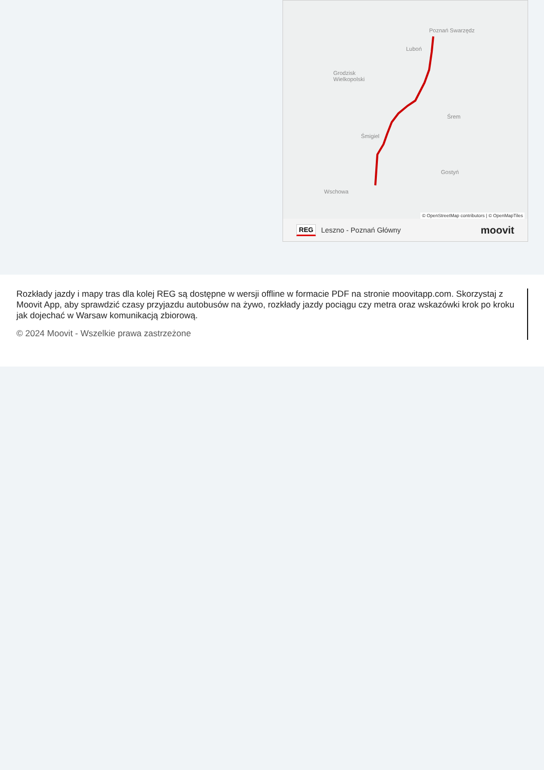Poznań Swarzędz
Luboń
Grodzisk
Wielkopolski
Śrem
Śmigiel
Gostyń
Wschowa
© OpenStreetMap contributors | © OpenMapTiles
REG Leszno - Poznań Główny moovit
Rozkłady jazdy i mapy tras dla kolej REG są dostępne w wersji offline w formacie PDF na stronie moovitapp.com. Skorzystaj z Moovit App, aby sprawdzić czasy przyjazdu autobusów na żywo, rozkłady jazdy pociągu czy metra oraz wskazówki krok po kroku jak dojechać w Warsaw komunikacją zbiorową.
© 2024 Moovit - Wszelkie prawa zastrzeżone